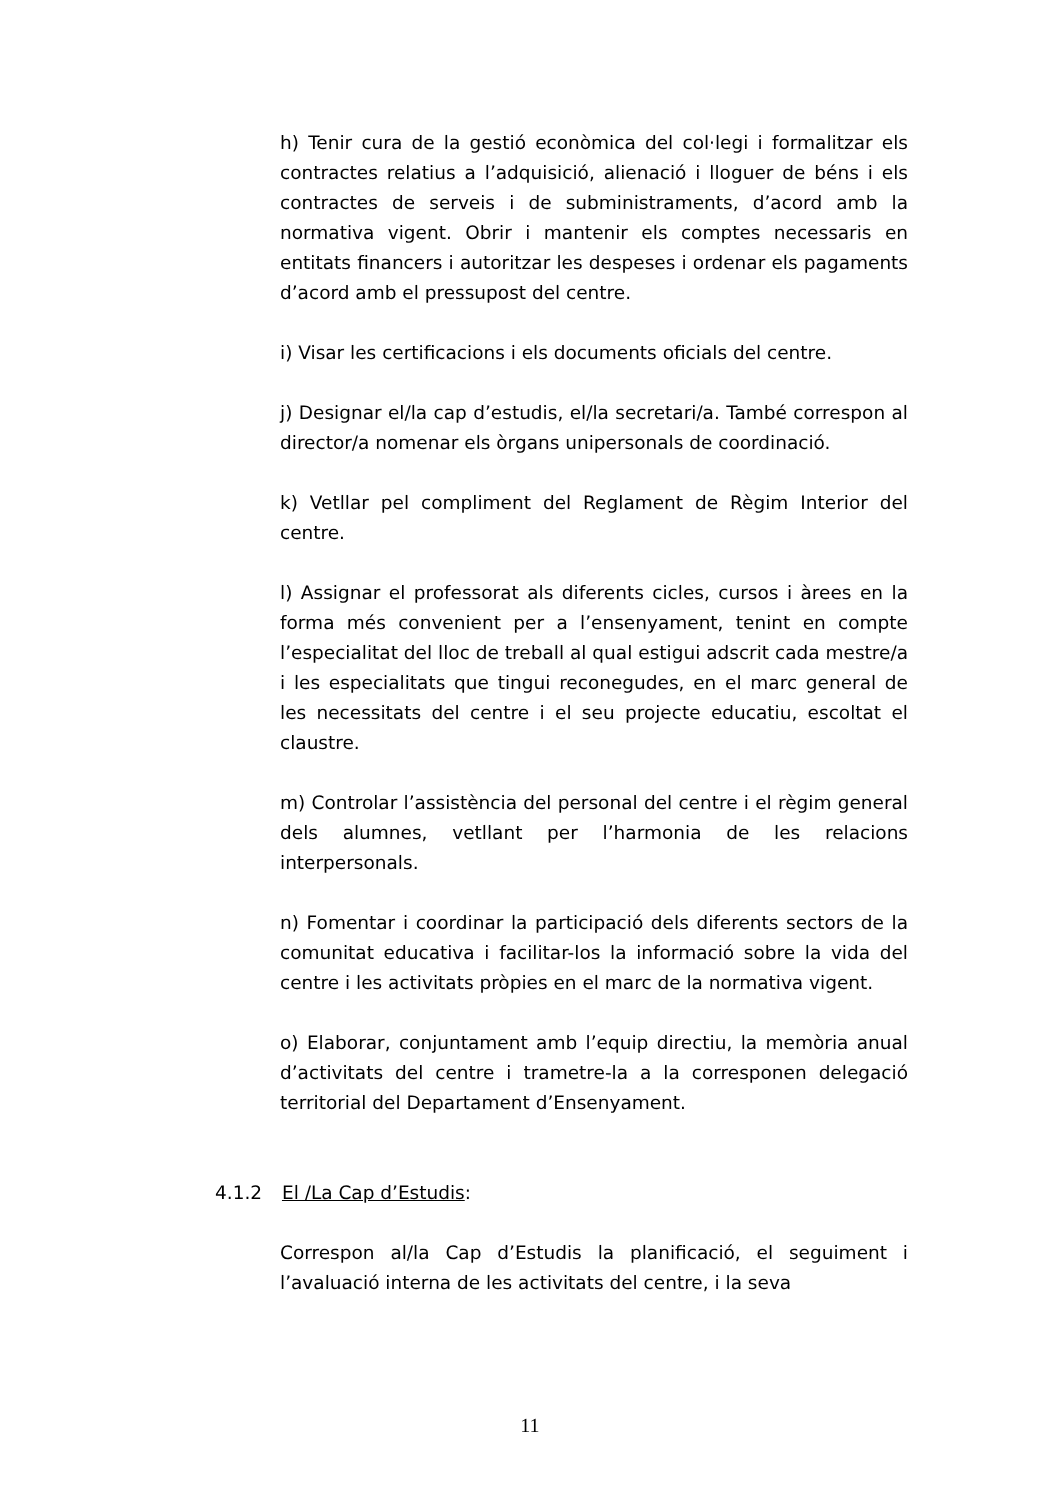h) Tenir cura de la gestió econòmica del col·legi i formalitzar els contractes relatius a l’adquisició, alienació i lloguer de béns i els contractes de serveis i de subministraments, d’acord amb la normativa vigent. Obrir i mantenir els comptes necessaris en entitats financers i autoritzar les despeses i ordenar els pagaments d’acord amb el pressupost del centre.
i) Visar les certificacions i els documents oficials del centre.
j) Designar el/la cap d’estudis, el/la secretari/a. També correspon al director/a nomenar els òrgans unipersonals de coordinació.
k) Vetllar pel compliment del Reglament de Règim Interior del centre.
l) Assignar el professorat als diferents cicles, cursos i àrees en la forma més convenient per a l’ensenyament, tenint en compte l’especialitat del lloc de treball al qual estigui adscrit cada mestre/a i les especialitats que tingui reconegudes, en el marc general de les necessitats del centre i el seu projecte educatiu, escoltat el claustre.
m) Controlar l’assistència del personal del centre i el règim general dels alumnes, vetllant per l’harmonia de les relacions interpersonals.
n) Fomentar i coordinar la participació dels diferents sectors de la comunitat educativa i facilitar-los la informació sobre la vida del centre i les activitats pròpies en el marc de la normativa vigent.
o) Elaborar, conjuntament amb l’equip directiu, la memòria anual d’activitats del centre i trametre-la a la corresponen delegació territorial del Departament d’Ensenyament.
4.1.2 El /La Cap d’Estudis:
Correspon al/la Cap d’Estudis la planificació, el seguiment i l’avaluació interna de les activitats del centre, i la seva
11